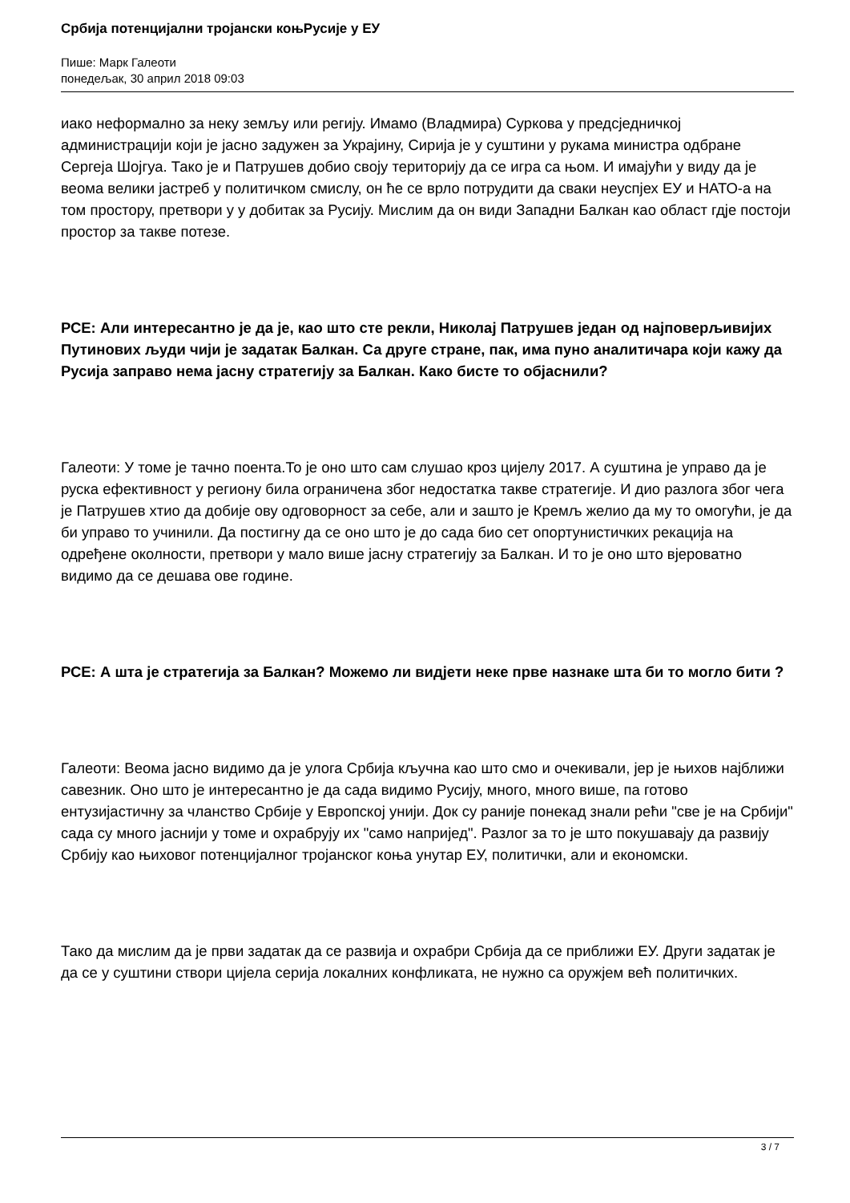Србија потенцијални тројански коњРусије у ЕУ
Пише: Марк Галеоти
понедељак, 30 април 2018 09:03
иако неформално за неку земљу или регију. Имамо (Владмира) Суркова у предсједничкој администрацији који је јасно задужен за Украјину, Сирија је у суштини у рукама министра одбране Сергеја Шојгуа. Тако је и Патрушев добио своју територију да се игра са њом. И имајући у виду да је веома велики јастреб у политичком смислу, он ће се врло потрудити да сваки неуспјех ЕУ и НАТО-а на том простору, претвори у у добитак за Русију. Мислим да он види Западни Балкан као област гдје постоји простор за такве потезе.
РСЕ: Али интересантно је да је, као што сте рекли, Николај Патрушев један од најповерљивијих Путинових људи чији је задатак Балкан. Са друге стране, пак, има пуно аналитичара који кажу да Русија заправо нема јасну стратегију за Балкан. Како бисте то објаснили?
Галеоти: У томе је тачно поента.То је оно што сам слушао кроз цијелу 2017. А суштина је управо да је руска ефективност у региону била ограничена због недостатка такве стратегије. И дио разлога због чега је Патрушев хтио да добије ову одговорност за себе, али и зашто је Кремљ желио да му то омогући, је да би управо то учинили. Да постигну да се оно што је до сада био сет опортунистичких рекација на одређене околности, претвори у мало више јасну стратегију за Балкан. И то је оно што вјероватно видимо да се дешава ове године.
РСЕ: А шта је стратегија за Балкан? Можемо ли видјети неке прве назнаке шта би то могло бити ?
Галеоти: Веома јасно видимо да је улога Србија кључна као што смо и очекивали, јер је њихов најближи савезник. Оно што је интересантно је да сада видимо Русију, много, много више, па готово ентузијастичну за чланство Србије у Европској унији. Док су раније понекад знали рећи "све је на Србији" сада су много јаснији у томе и охрабрују их "само напријед". Разлог за то је што покушавају да развију Србију као њиховог потенцијалног тројанског коња унутар ЕУ, политички, али и економски.
Тако да мислим да је први задатак да се развија и охрабри Србија да се приближи ЕУ. Други задатак је да се у суштини створи цијела серија локалних конфликата, не нужно са оружјем већ политичких.
3 / 7